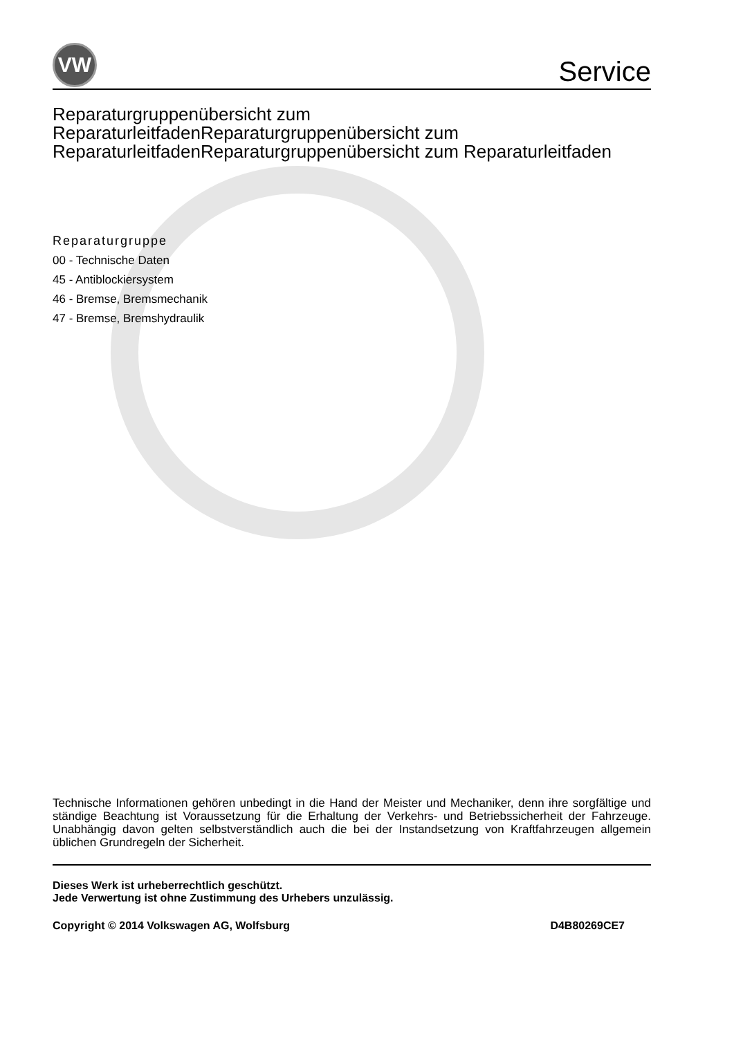VW
Service
Reparaturgruppenübersicht zum ReparaturleitfadenReparaturgruppenübersicht zum ReparaturleitfadenReparaturgruppenübersicht zum Reparaturleitfaden
Reparaturgruppe
00 - Technische Daten
45 - Antiblockiersystem
46 - Bremse, Bremsmechanik
47 - Bremse, Bremshydraulik
Technische Informationen gehören unbedingt in die Hand der Meister und Mechaniker, denn ihre sorgfältige und ständige Beachtung ist Voraussetzung für die Erhaltung der Verkehrs- und Betriebssicherheit der Fahrzeuge. Unabhängig davon gelten selbstverständlich auch die bei der Instandsetzung von Kraftfahrzeugen allgemein üblichen Grundregeln der Sicherheit.
Dieses Werk ist urheberrechtlich geschützt.
Jede Verwertung ist ohne Zustimmung des Urhebers unzulässig.
Copyright © 2014 Volkswagen AG, Wolfsburg D4B80269CE7